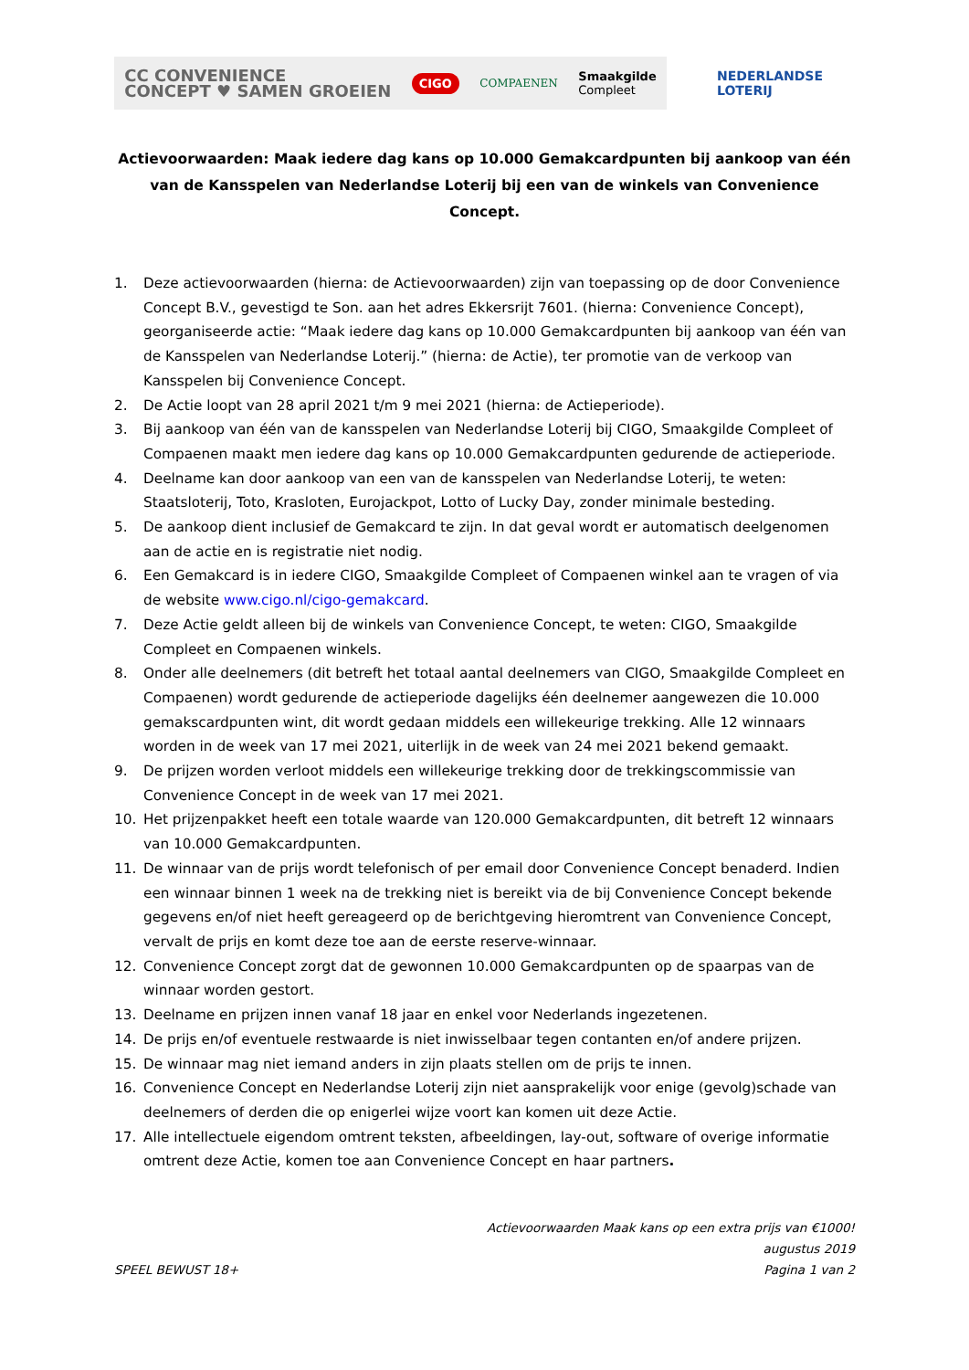CC CONVENIENCE
CONCEPT ♥ SAMEN GROEIEN
CIGO
COMPAENEN
Smaakgilde
Compleet
NEDERLANDSE
LOTERIJ
Actievoorwaarden: Maak iedere dag kans op 10.000 Gemakcardpunten bij aankoop van één van de Kansspelen van Nederlandse Loterij bij een van de winkels van Convenience Concept.
1. Deze actievoorwaarden (hierna: de Actievoorwaarden) zijn van toepassing op de door Convenience Concept B.V., gevestigd te Son. aan het adres Ekkersrijt 7601. (hierna: Convenience Concept), georganiseerde actie: “Maak iedere dag kans op 10.000 Gemakcardpunten bij aankoop van één van de Kansspelen van Nederlandse Loterij.” (hierna: de Actie), ter promotie van de verkoop van Kansspelen bij Convenience Concept.
2. De Actie loopt van 28 april 2021 t/m 9 mei 2021 (hierna: de Actieperiode).
3. Bij aankoop van één van de kansspelen van Nederlandse Loterij bij CIGO, Smaakgilde Compleet of Compaenen maakt men iedere dag kans op 10.000 Gemakcardpunten gedurende de actieperiode.
4. Deelname kan door aankoop van een van de kansspelen van Nederlandse Loterij, te weten: Staatsloterij, Toto, Krasloten, Eurojackpot, Lotto of Lucky Day, zonder minimale besteding.
5. De aankoop dient inclusief de Gemakcard te zijn. In dat geval wordt er automatisch deelgenomen aan de actie en is registratie niet nodig.
6. Een Gemakcard is in iedere CIGO, Smaakgilde Compleet of Compaenen winkel aan te vragen of via de website www.cigo.nl/cigo-gemakcard.
7. Deze Actie geldt alleen bij de winkels van Convenience Concept, te weten: CIGO, Smaakgilde Compleet en Compaenen winkels.
8. Onder alle deelnemers (dit betreft het totaal aantal deelnemers van CIGO, Smaakgilde Compleet en Compaenen) wordt gedurende de actieperiode dagelijks één deelnemer aangewezen die 10.000 gemakscardpunten wint, dit wordt gedaan middels een willekeurige trekking. Alle 12 winnaars worden in de week van 17 mei 2021, uiterlijk in de week van 24 mei 2021 bekend gemaakt.
9. De prijzen worden verloot middels een willekeurige trekking door de trekkingscommissie van Convenience Concept in de week van 17 mei 2021.
10. Het prijzenpakket heeft een totale waarde van 120.000 Gemakcardpunten, dit betreft 12 winnaars van 10.000 Gemakcardpunten.
11. De winnaar van de prijs wordt telefonisch of per email door Convenience Concept benaderd. Indien een winnaar binnen 1 week na de trekking niet is bereikt via de bij Convenience Concept bekende gegevens en/of niet heeft gereageerd op de berichtgeving hieromtrent van Convenience Concept, vervalt de prijs en komt deze toe aan de eerste reserve-winnaar.
12. Convenience Concept zorgt dat de gewonnen 10.000 Gemakcardpunten op de spaarpas van de winnaar worden gestort.
13. Deelname en prijzen innen vanaf 18 jaar en enkel voor Nederlands ingezetenen.
14. De prijs en/of eventuele restwaarde is niet inwisselbaar tegen contanten en/of andere prijzen.
15. De winnaar mag niet iemand anders in zijn plaats stellen om de prijs te innen.
16. Convenience Concept en Nederlandse Loterij zijn niet aansprakelijk voor enige (gevolg)schade van deelnemers of derden die op enigerlei wijze voort kan komen uit deze Actie.
17. Alle intellectuele eigendom omtrent teksten, afbeeldingen, lay-out, software of overige informatie omtrent deze Actie, komen toe aan Convenience Concept en haar partners.
Actievoorwaarden Maak kans op een extra prijs van €1000!
augustus 2019
SPEEL BEWUST 18+ Pagina 1 van 2